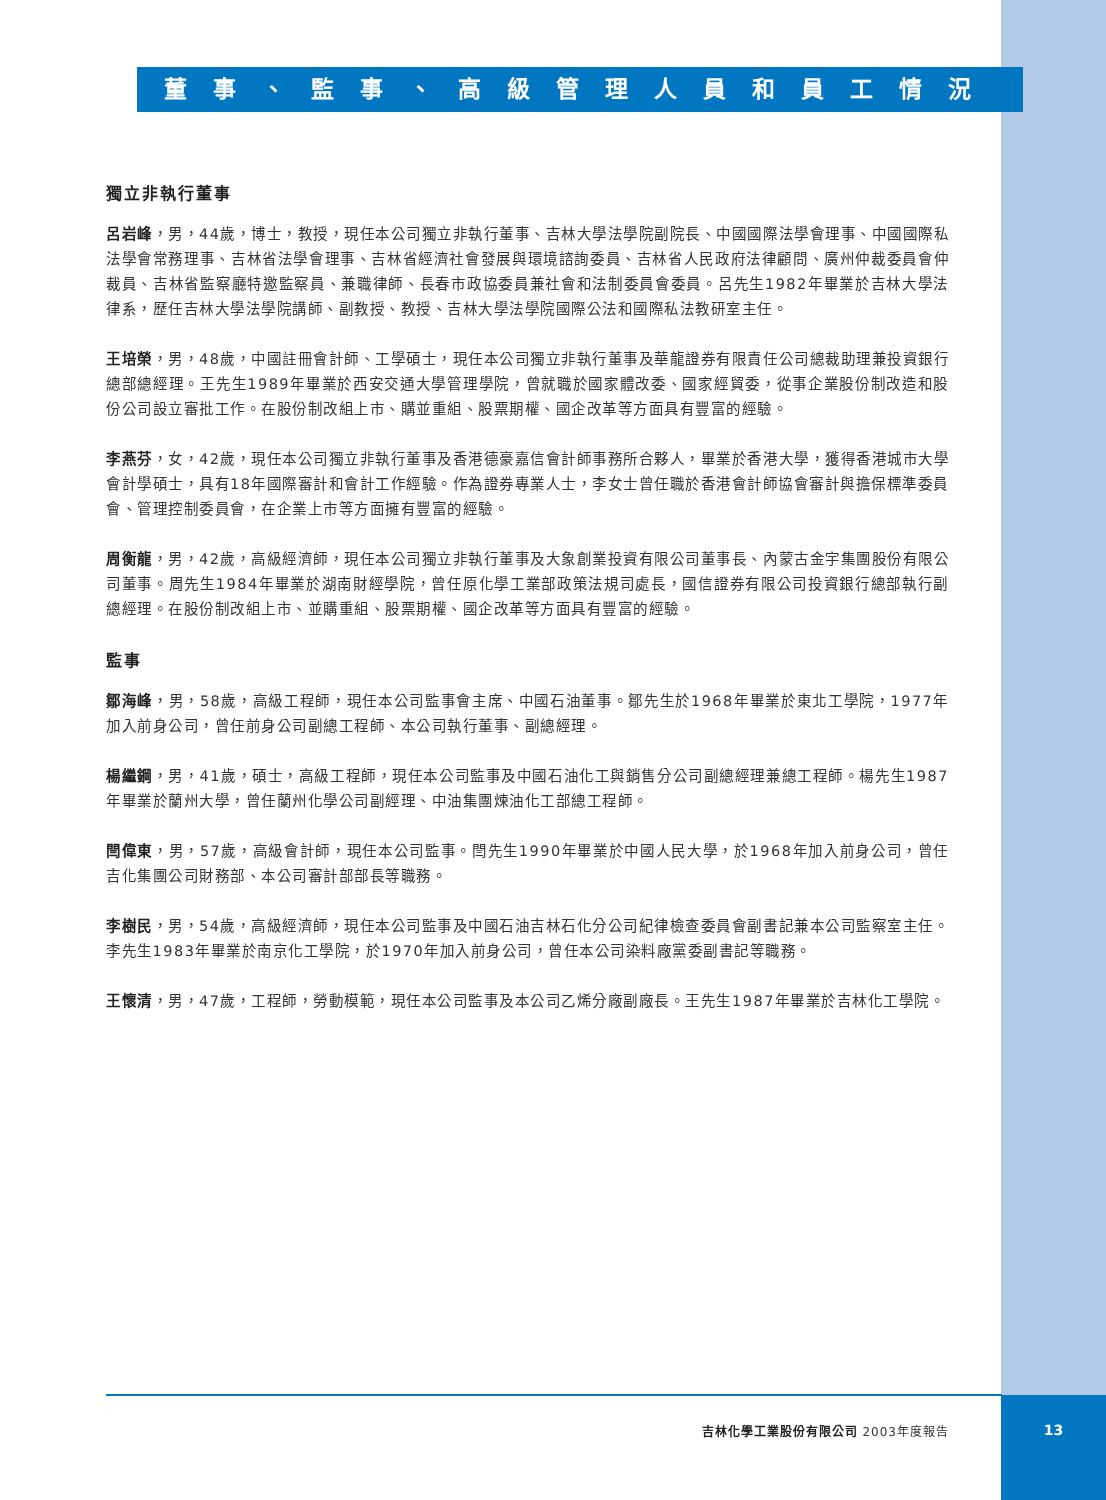董事、監事、高級管理人員和員工情況
獨立非執行董事
呂岩峰，男，44歲，博士，教授，現任本公司獨立非執行董事、吉林大學法學院副院長、中國國際法學會理事、中國國際私法學會常務理事、吉林省法學會理事、吉林省經濟社會發展與環境諮詢委員、吉林省人民政府法律顧問、廣州仲裁委員會仲裁員、吉林省監察廳特邀監察員、兼職律師、長春市政協委員兼社會和法制委員會委員。呂先生1982年畢業於吉林大學法律系，歷任吉林大學法學院講師、副教授、教授、吉林大學法學院國際公法和國際私法教研室主任。
王培榮，男，48歲，中國註冊會計師、工學碩士，現任本公司獨立非執行董事及華龍證券有限責任公司總裁助理兼投資銀行總部總經理。王先生1989年畢業於西安交通大學管理學院，曾就職於國家體改委、國家經貿委，從事企業股份制改造和股份公司設立審批工作。在股份制改組上市、購並重組、股票期權、國企改革等方面具有豐富的經驗。
李燕芬，女，42歲，現任本公司獨立非執行董事及香港德豪嘉信會計師事務所合夥人，畢業於香港大學，獲得香港城市大學會計學碩士，具有18年國際審計和會計工作經驗。作為證券專業人士，李女士曾任職於香港會計師協會審計與擔保標準委員會、管理控制委員會，在企業上市等方面擁有豐富的經驗。
周衡龍，男，42歲，高級經濟師，現任本公司獨立非執行董事及大象創業投資有限公司董事長、內蒙古金宇集團股份有限公司董事。周先生1984年畢業於湖南財經學院，曾任原化學工業部政策法規司處長，國信證券有限公司投資銀行總部執行副總經理。在股份制改組上市、並購重組、股票期權、國企改革等方面具有豐富的經驗。
監事
鄒海峰，男，58歲，高級工程師，現任本公司監事會主席、中國石油董事。鄒先生於1968年畢業於東北工學院，1977年加入前身公司，曾任前身公司副總工程師、本公司執行董事、副總經理。
楊繼鋼，男，41歲，碩士，高級工程師，現任本公司監事及中國石油化工與銷售分公司副總經理兼總工程師。楊先生1987年畢業於蘭州大學，曾任蘭州化學公司副經理、中油集團煉油化工部總工程師。
閆偉東，男，57歲，高級會計師，現任本公司監事。閆先生1990年畢業於中國人民大學，於1968年加入前身公司，曾任吉化集團公司財務部、本公司審計部部長等職務。
李樹民，男，54歲，高級經濟師，現任本公司監事及中國石油吉林石化分公司紀律檢查委員會副書記兼本公司監察室主任。李先生1983年畢業於南京化工學院，於1970年加入前身公司，曾任本公司染料廠黨委副書記等職務。
王懷清，男，47歲，工程師，勞動模範，現任本公司監事及本公司乙烯分廠副廠長。王先生1987年畢業於吉林化工學院。
吉林化學工業股份有限公司 2003年度報告 13